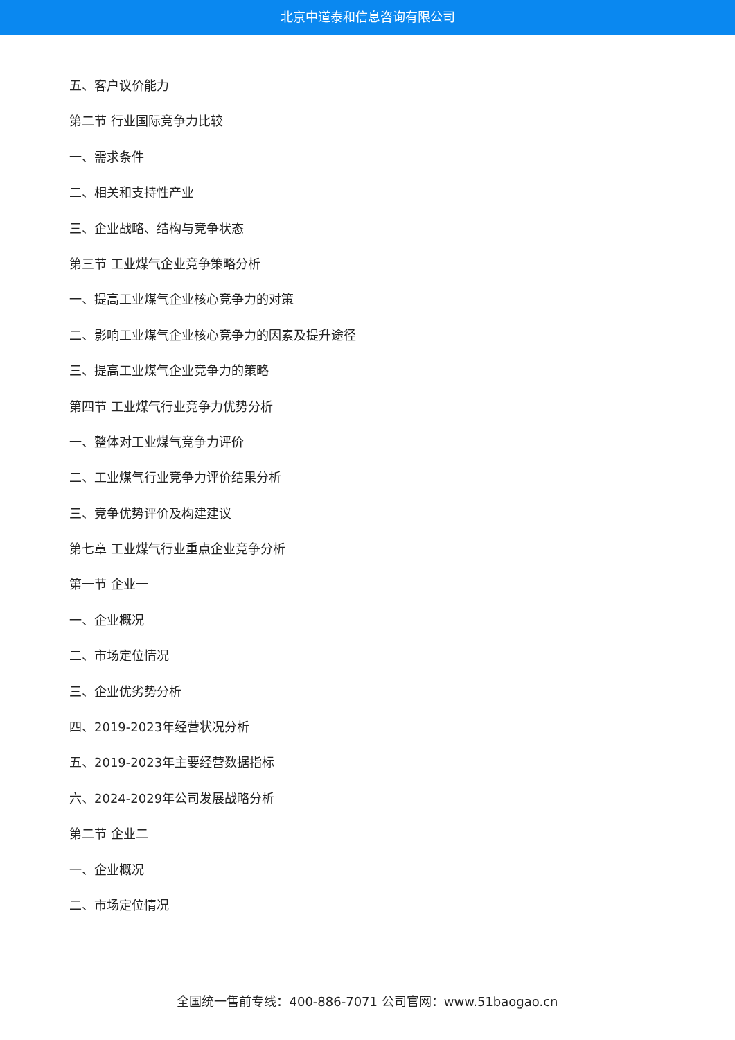北京中道泰和信息咨询有限公司
五、客户议价能力
第二节 行业国际竞争力比较
一、需求条件
二、相关和支持性产业
三、企业战略、结构与竞争状态
第三节 工业煤气企业竞争策略分析
一、提高工业煤气企业核心竞争力的对策
二、影响工业煤气企业核心竞争力的因素及提升途径
三、提高工业煤气企业竞争力的策略
第四节 工业煤气行业竞争力优势分析
一、整体对工业煤气竞争力评价
二、工业煤气行业竞争力评价结果分析
三、竞争优势评价及构建建议
第七章 工业煤气行业重点企业竞争分析
第一节 企业一
一、企业概况
二、市场定位情况
三、企业优劣势分析
四、2019-2023年经营状况分析
五、2019-2023年主要经营数据指标
六、2024-2029年公司发展战略分析
第二节 企业二
一、企业概况
二、市场定位情况
全国统一售前专线：400-886-7071 公司官网：www.51baogao.cn